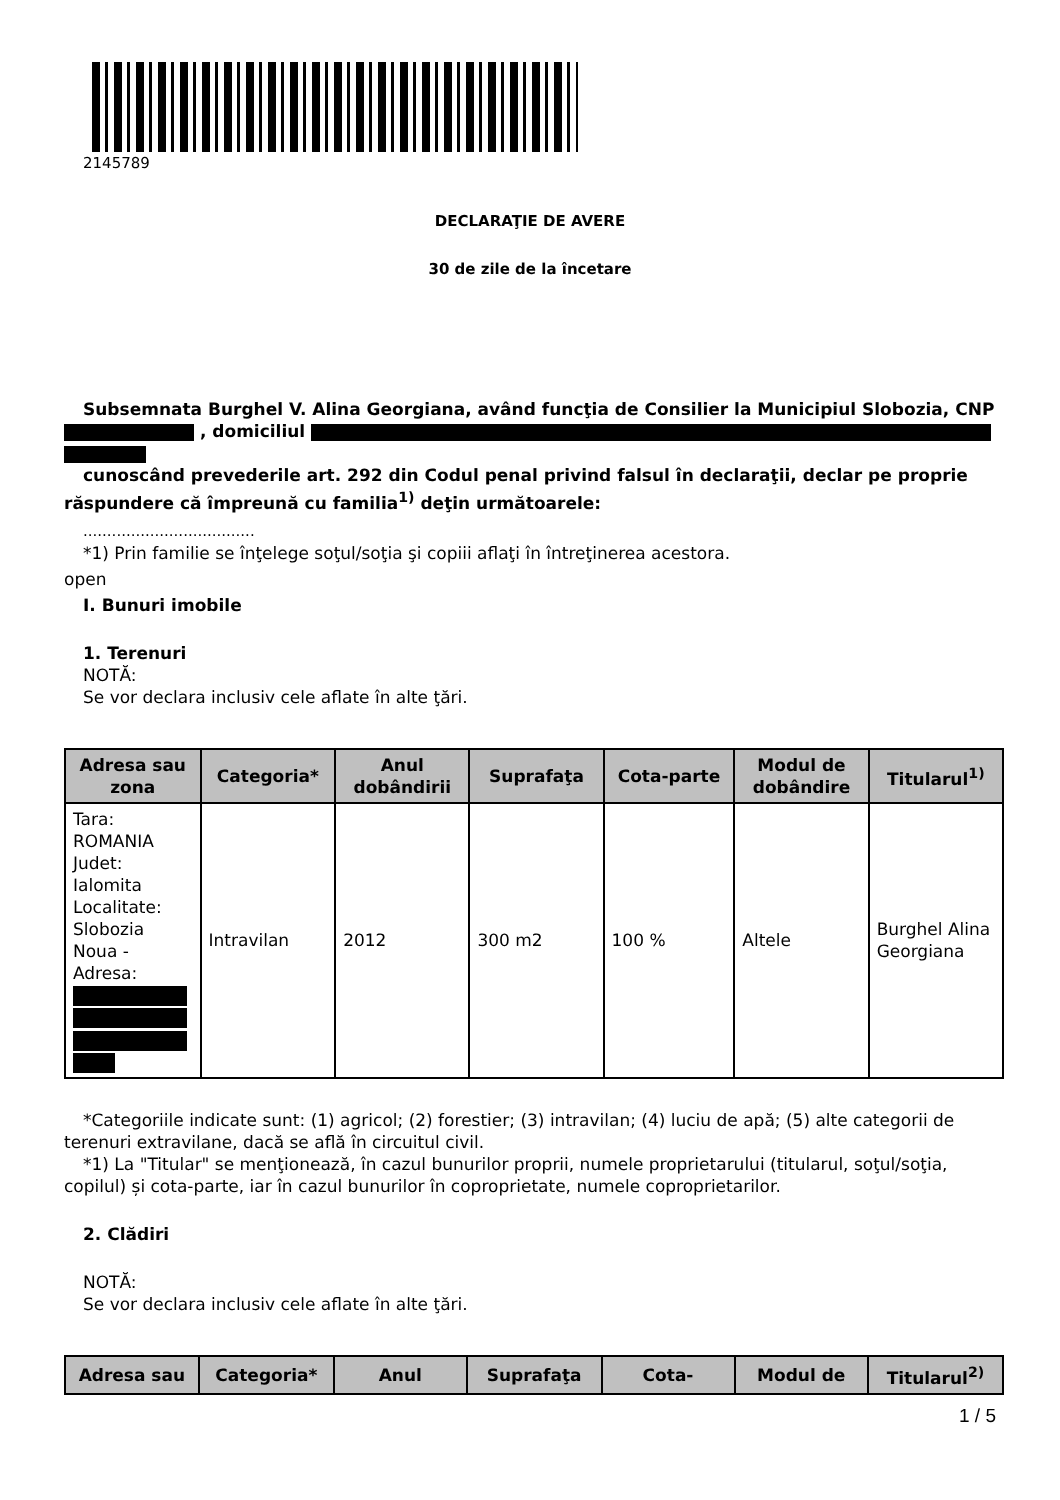2145789
DECLARAŢIE DE AVERE
30 de zile de la încetare
Subsemnata Burghel V. Alina Georgiana, având funcţia de Consilier la Municipiul Slobozia, CNP , domiciliul
cunoscând prevederile art. 292 din Codul penal privind falsul în declaraţii, declar pe proprie răspundere că împreună cu familia<sup>1)</sup> deţin următoarele:
....................................
*1) Prin familie se înţelege soţul/soţia şi copiii aflaţi în întreţinerea acestora.
open
I. Bunuri imobile
1. Terenuri
NOTĂ:
Se vor declara inclusiv cele aflate în alte ţări.
| Adresa sau zona | Categoria* | Anul dobândirii | Suprafaţa | Cota-parte | Modul de dobândire | Titularul<sup>1)</sup> |
| --- | --- | --- | --- | --- | --- | --- |
| Tara: ROMANIA Judet: Ialomita Localitate: Slobozia Noua - Adresa: | Intravilan | 2012 | 300 m2 | 100 % | Altele | Burghel Alina Georgiana |
*Categoriile indicate sunt: (1) agricol; (2) forestier; (3) intravilan; (4) luciu de apă; (5) alte categorii de terenuri extravilane, dacă se află în circuitul civil.
*1) La "Titular" se menţionează, în cazul bunurilor proprii, numele proprietarului (titularul, soţul/soţia, copilul) și cota-parte, iar în cazul bunurilor în coproprietate, numele coproprietarilor.
2. Clădiri
NOTĂ:
Se vor declara inclusiv cele aflate în alte ţări.
| Adresa sau | Categoria* | Anul | Suprafaţa | Cota- | Modul de | Titularul<sup>2)</sup> |
| --- | --- | --- | --- | --- | --- | --- |
1 / 5